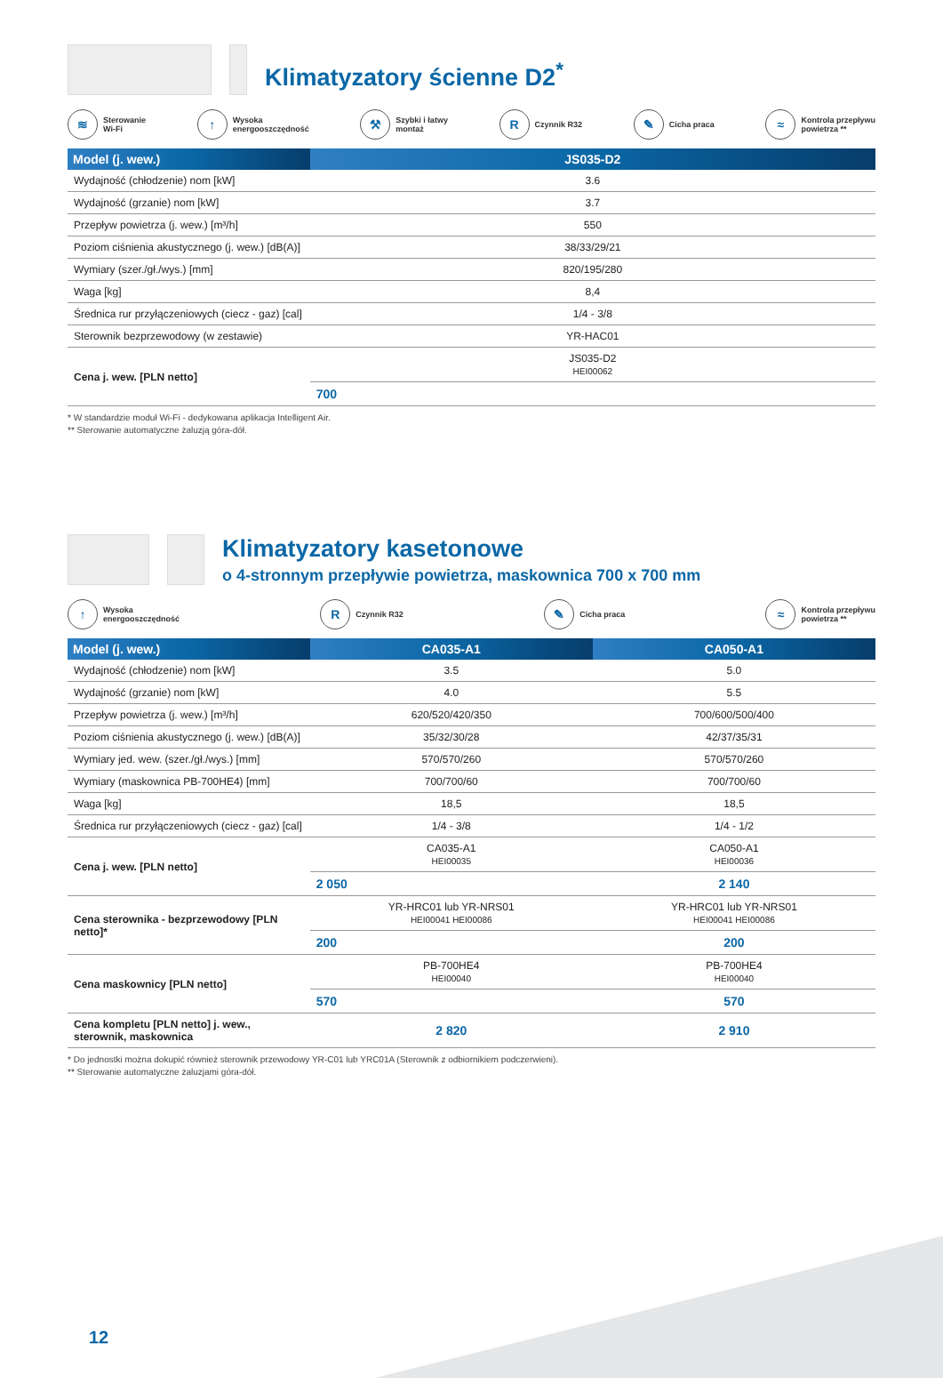Klimatyzatory ścienne D2<sup>*</sup>
≋
Sterowanie
Wi-Fi
↑
Wysoka
energooszczędność
⚒
Szybki i łatwy
montaż
R
Czynnik R32
✎
Cicha praca
≈
Kontrola przepływu
powietrza **
| Model (j. wew.) | JS035-D2 |
| --- | --- |
| Wydajność (chłodzenie) nom [kW] | 3.6 |
| Wydajność (grzanie) nom [kW] | 3.7 |
| Przepływ powietrza (j. wew.) [m³/h] | 550 |
| Poziom ciśnienia akustycznego (j. wew.) [dB(A)] | 38/33/29/21 |
| Wymiary (szer./gł./wys.) [mm] | 820/195/280 |
| Waga [kg] | 8,4 |
| Średnica rur przyłączeniowych (ciecz - gaz) [cal] | 1/4 - 3/8 |
| Sterownik bezprzewodowy (w zestawie) | YR-HAC01 |
| Cena j. wew. [PLN netto] | JS035-D2 HEI00062 |
| | 700 |
* W standardzie moduł Wi-Fi - dedykowana aplikacja Intelligent Air.
** Sterowanie automatyczne żaluzją góra-dół.
Klimatyzatory kasetonowe
o 4-stronnym przepływie powietrza, maskownica 700 x 700 mm
↑
Wysoka
energooszczędność
R
Czynnik R32
✎
Cicha praca
≈
Kontrola przepływu
powietrza **
| Model (j. wew.) | CA035-A1 | CA050-A1 |
| --- | --- | --- |
| Wydajność (chłodzenie) nom [kW] | 3.5 | 5.0 |
| Wydajność (grzanie) nom [kW] | 4.0 | 5.5 |
| Przepływ powietrza (j. wew.) [m³/h] | 620/520/420/350 | 700/600/500/400 |
| Poziom ciśnienia akustycznego (j. wew.) [dB(A)] | 35/32/30/28 | 42/37/35/31 |
| Wymiary jed. wew. (szer./gł./wys.) [mm] | 570/570/260 | 570/570/260 |
| Wymiary (maskownica PB-700HE4) [mm] | 700/700/60 | 700/700/60 |
| Waga [kg] | 18,5 | 18,5 |
| Średnica rur przyłączeniowych (ciecz - gaz) [cal] | 1/4 - 3/8 | 1/4 - 1/2 |
| Cena j. wew. [PLN netto] | CA035-A1 HEI00035 | CA050-A1 HEI00036 |
| | 2 050 | 2 140 |
| Cena sterownika - bezprzewodowy [PLN netto]* | YR-HRC01 lub YR-NRS01 HEI00041 HEI00086 | YR-HRC01 lub YR-NRS01 HEI00041 HEI00086 |
| | 200 | 200 |
| Cena maskownicy [PLN netto] | PB-700HE4 HEI00040 | PB-700HE4 HEI00040 |
| | 570 | 570 |
| Cena kompletu [PLN netto] j. wew., sterownik, maskownica | 2 820 | 2 910 |
* Do jednostki można dokupić również sterownik przewodowy YR-C01 lub YRC01A (Sterownik z odbiornikiem podczerwieni).
** Sterowanie automatyczne żaluzjami góra-dół.
12